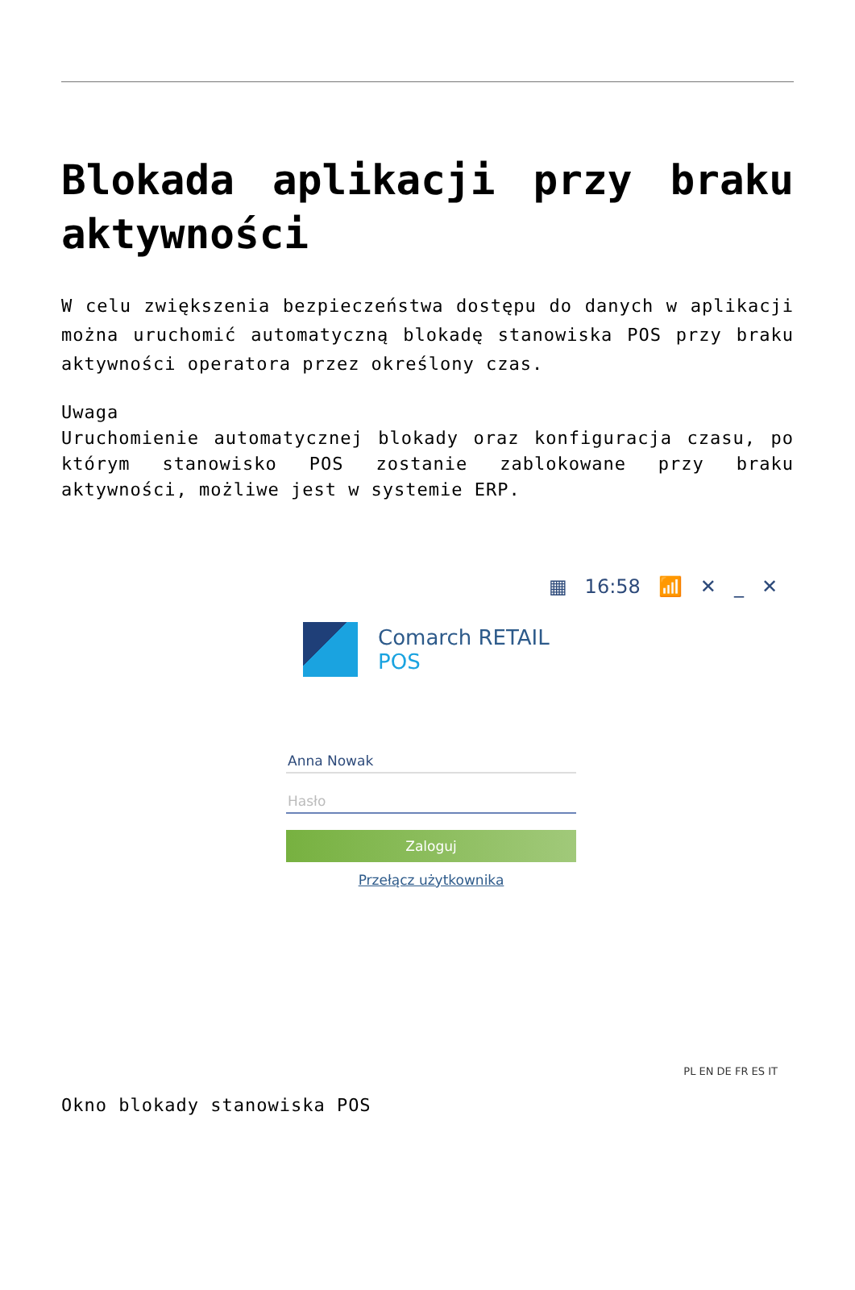Blokada aplikacji przy braku aktywności
W celu zwiększenia bezpieczeństwa dostępu do danych w aplikacji można uruchomić automatyczną blokadę stanowiska POS przy braku aktywności operatora przez określony czas.
Uwaga
Uruchomienie automatycznej blokady oraz konfiguracja czasu, po którym stanowisko POS zostanie zablokowane przy braku aktywności, możliwe jest w systemie ERP.
▦ 16:58 📶 ✕ _ ✕
Comarch RETAIL
POS
Anna Nowak
Hasło
Zaloguj
Przełącz użytkownika
PL EN DE FR ES IT
Okno blokady stanowiska POS